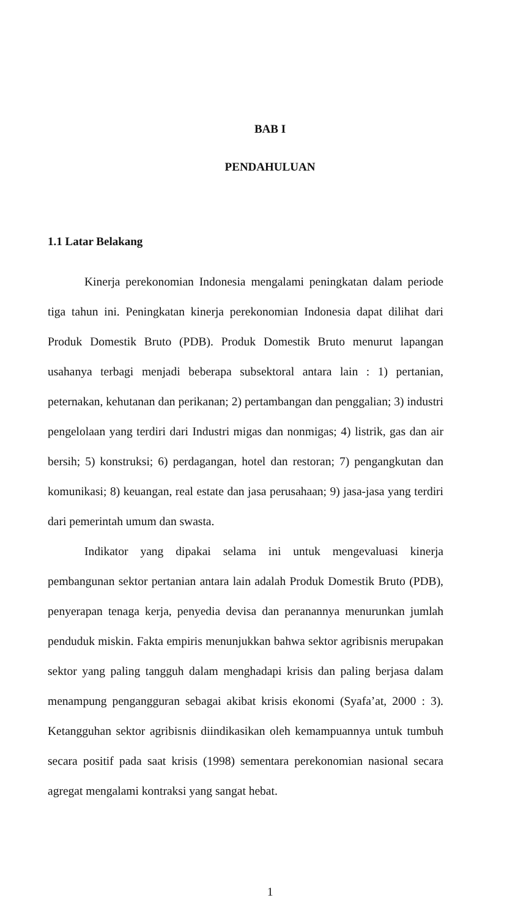BAB I
PENDAHULUAN
1.1 Latar Belakang
Kinerja perekonomian Indonesia mengalami peningkatan dalam periode tiga tahun ini. Peningkatan kinerja perekonomian Indonesia dapat dilihat dari Produk Domestik Bruto (PDB). Produk Domestik Bruto menurut lapangan usahanya terbagi menjadi beberapa subsektoral antara lain : 1) pertanian, peternakan, kehutanan dan perikanan; 2) pertambangan dan penggalian; 3) industri pengelolaan yang terdiri dari Industri migas dan nonmigas; 4) listrik, gas dan air bersih; 5) konstruksi; 6) perdagangan, hotel dan restoran; 7) pengangkutan dan komunikasi; 8) keuangan, real estate dan jasa perusahaan; 9) jasa-jasa yang terdiri dari pemerintah umum dan swasta.
Indikator yang dipakai selama ini untuk mengevaluasi kinerja pembangunan sektor pertanian antara lain adalah Produk Domestik Bruto (PDB), penyerapan tenaga kerja, penyedia devisa dan peranannya menurunkan jumlah penduduk miskin. Fakta empiris menunjukkan bahwa sektor agribisnis merupakan sektor yang paling tangguh dalam menghadapi krisis dan paling berjasa dalam menampung pengangguran sebagai akibat krisis ekonomi (Syafa’at, 2000 : 3). Ketangguhan sektor agribisnis diindikasikan oleh kemampuannya untuk tumbuh secara positif pada saat krisis (1998) sementara perekonomian nasional secara agregat mengalami kontraksi yang sangat hebat.
1